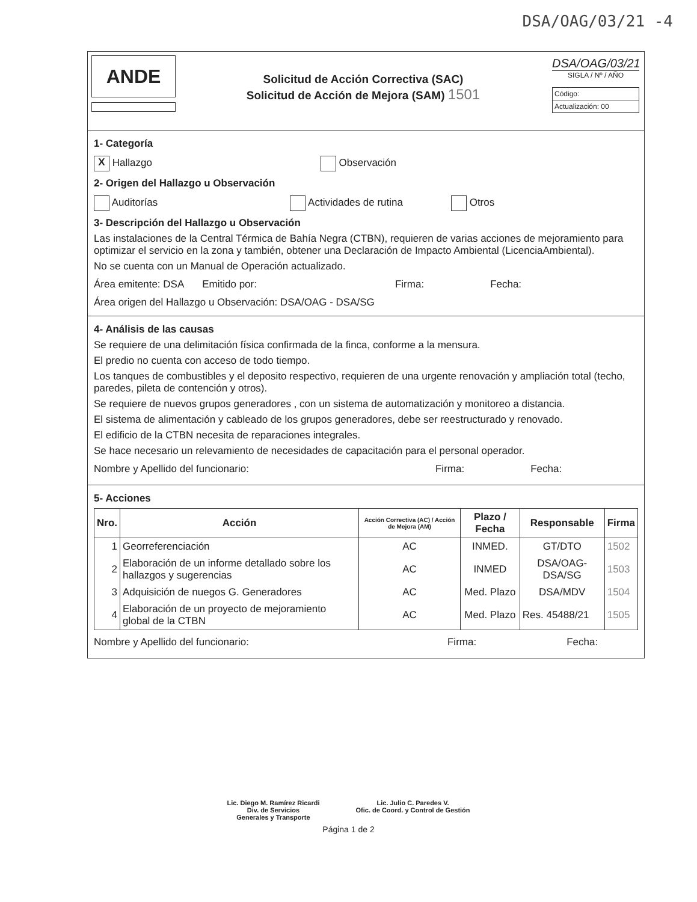DSA/OAG/03/21 -4
ANDE
Solicitud de Acción Correctiva (SAC)
Solicitud de Acción de Mejora (SAM) 1501
DSA/OAG/03/21
SIGLA / Nº / AÑO
Código:
Actualización: 00
1- Categoría
X Hallazgo Observación
2- Origen del Hallazgo u Observación
Auditorías Actividades de rutina Otros
3- Descripción del Hallazgo u Observación
Las instalaciones de la Central Térmica de Bahía Negra (CTBN), requieren de varias acciones de mejoramiento para optimizar el servicio en la zona y también, obtener una Declaración de Impacto Ambiental (LicenciaAmbiental).
No se cuenta con un Manual de Operación actualizado.
Área emitente: DSA Emitido por: Firma: Fecha:
Área origen del Hallazgo u Observación: DSA/OAG - DSA/SG
4- Análisis de las causas
Se requiere de una delimitación física confirmada de la finca, conforme a la mensura.
El predio no cuenta con acceso de todo tiempo.
Los tanques de combustibles y el deposito respectivo, requieren de una urgente renovación y ampliación total (techo, paredes, pileta de contención y otros).
Se requiere de nuevos grupos generadores , con un sistema de automatización y monitoreo a distancia.
El sistema de alimentación y cableado de los grupos generadores, debe ser reestructurado y renovado.
El edificio de la CTBN necesita de reparaciones integrales.
Se hace necesario un relevamiento de necesidades de capacitación para el personal operador.
Nombre y Apellido del funcionario: Firma: Fecha:
5- Acciones
| Nro. | Acción | Acción Correctiva (AC) / Acción de Mejora (AM) | Plazo / Fecha | Responsable | Firma |
| --- | --- | --- | --- | --- | --- |
| 1 | Georreferenciación | AC | INMED. | GT/DTO | 1502 |
| 2 | Elaboración de un informe detallado sobre los hallazgos y sugerencias | AC | INMED | DSA/OAG-DSA/SG | 1503 |
| 3 | Adquisición de nuegos G. Generadores | AC | Med. Plazo | DSA/MDV | 1504 |
| 4 | Elaboración de un proyecto de mejoramiento global de la CTBN | AC | Med. Plazo | Res. 45488/21 | 1505 |
Nombre y Apellido del funcionario: Firma: Fecha:
Lic. Diego M. Ramírez Ricardi
Div. de Servicios
Generales y Transporte Lic. Julio C. Paredes V.
Ofic. de Coord. y Control de Gestión
Página 1 de 2